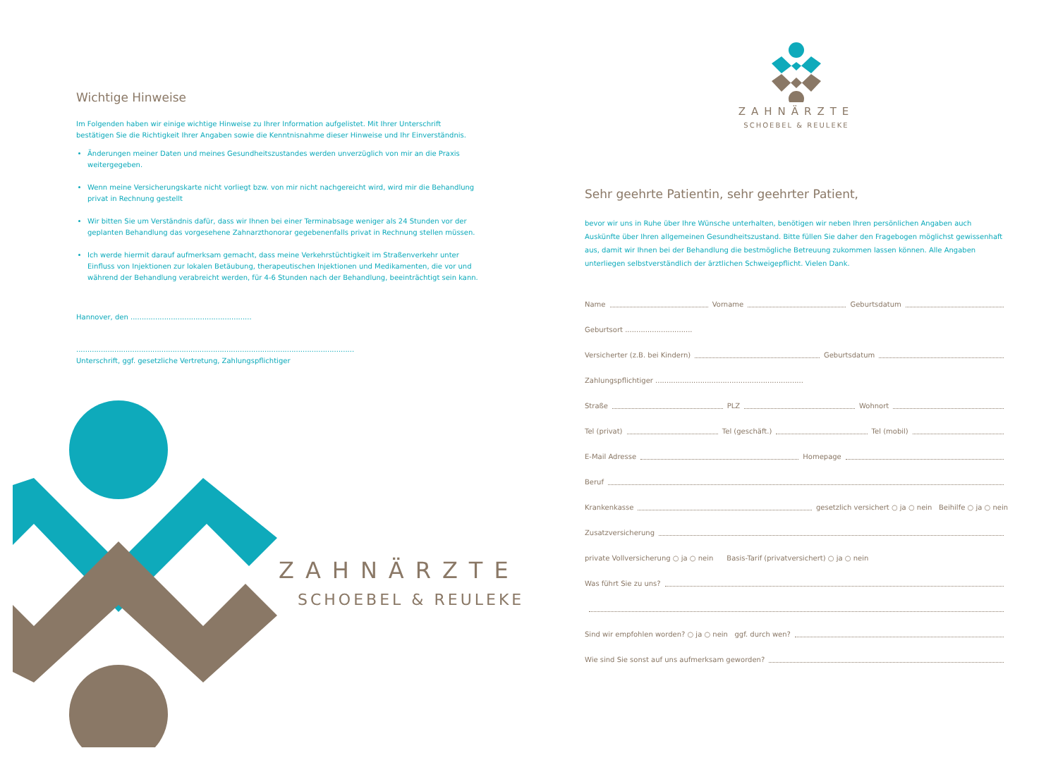Wichtige Hinweise
Im Folgenden haben wir einige wichtige Hinweise zu Ihrer Information aufgelistet. Mit Ihrer Unterschrift bestätigen Sie die Richtigkeit Ihrer Angaben sowie die Kenntnisnahme dieser Hinweise und Ihr Einverständnis.
Änderungen meiner Daten und meines Gesundheitszustandes werden unverzüglich von mir an die Praxis weitergegeben.
Wenn meine Versicherungskarte nicht vorliegt bzw. von mir nicht nachgereicht wird, wird mir die Behandlung privat in Rechnung gestellt
Wir bitten Sie um Verständnis dafür, dass wir Ihnen bei einer Terminabsage weniger als 24 Stunden vor der geplanten Behandlung das vorgesehene Zahnarzthonorar gegebenenfalls privat in Rechnung stellen müssen.
Ich werde hiermit darauf aufmerksam gemacht, dass meine Verkehrstüchtigkeit im Straßenverkehr unter Einfluss von Injektionen zur lokalen Betäubung, therapeutischen Injektionen und Medikamenten, die vor und während der Behandlung verabreicht werden, für 4-6 Stunden nach der Behandlung, beeinträchtigt sein kann.
Hannover, den ......................................................
............................................................................................................................
Unterschrift, ggf. gesetzliche Vertretung, Zahlungspflichtiger
ZAHNÄRZTE
SCHOEBEL & REULEKE
ZAHNÄRZTE
SCHOEBEL & REULEKE
Sehr geehrte Patientin, sehr geehrter Patient,
bevor wir uns in Ruhe über Ihre Wünsche unterhalten, benötigen wir neben Ihren persönlichen Angaben auch Auskünfte über Ihren allgemeinen Gesundheitszustand. Bitte füllen Sie daher den Fragebogen möglichst gewissenhaft aus, damit wir Ihnen bei der Behandlung die bestmögliche Betreuung zukommen lassen können. Alle Angaben unterliegen selbstverständlich der ärztlichen Schweigepflicht. Vielen Dank.
Name Vorname Geburtsdatum
Geburtsort ..............................
Versicherter (z.B. bei Kindern) Geburtsdatum
Zahlungspflichtiger ..................................................................
Straße PLZ Wohnort
Tel (privat) Tel (geschäft.) Tel (mobil)
E-Mail Adresse Homepage
Beruf
Krankenkasse gesetzlich versichert ○ ja ○ nein Beihilfe ○ ja ○ nein
Zusatzversicherung
private Vollversicherung ○ ja ○ nein Basis-Tarif (privatversichert) ○ ja ○ nein
Was führt Sie zu uns?
Sind wir empfohlen worden? ○ ja ○ nein ggf. durch wen?
Wie sind Sie sonst auf uns aufmerksam geworden?